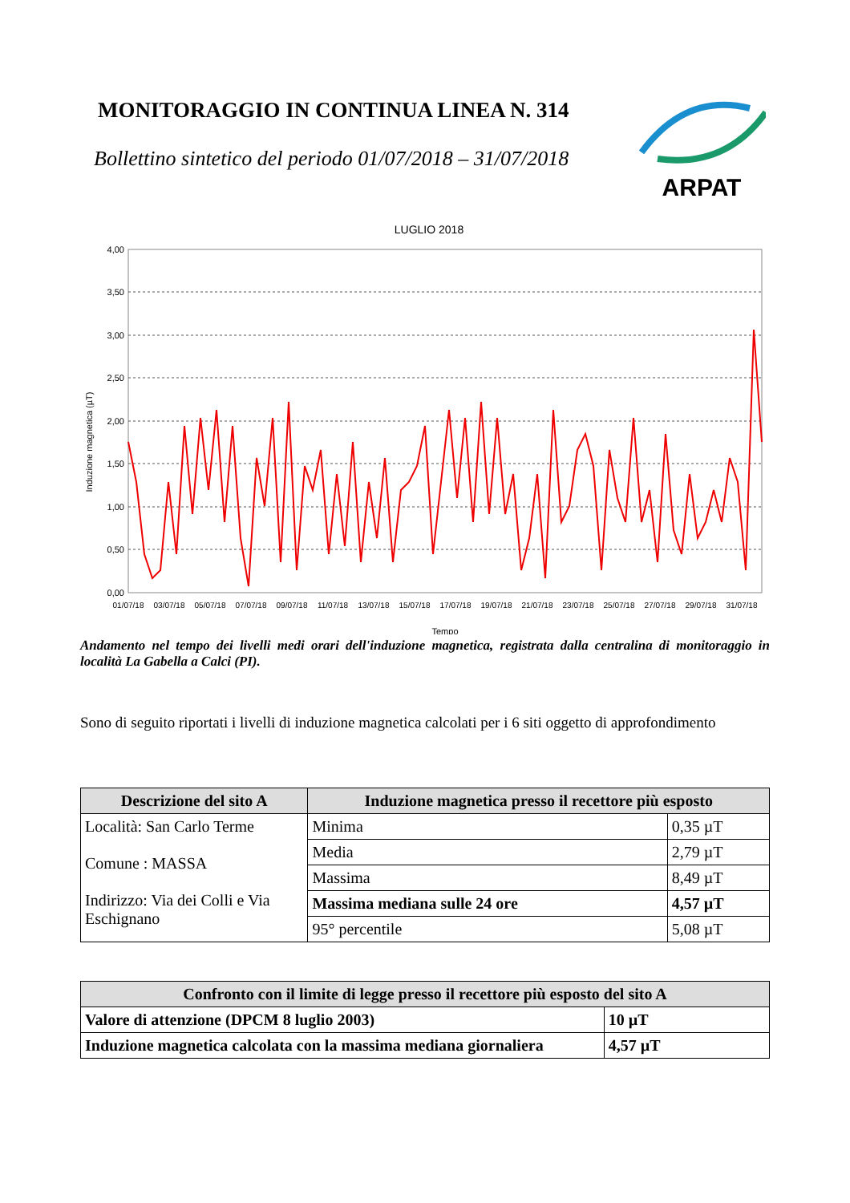MONITORAGGIO IN CONTINUA LINEA N. 314
Bollettino sintetico del periodo 01/07/2018 – 31/07/2018
ARPAT
LUGLIO 2018
4,00
3,50
3,00
2,50
2,00
1,50
1,00
0,50
0,00
01/07/18
03/07/18
05/07/18
07/07/18
09/07/18
11/07/18
13/07/18
15/07/18
17/07/18
19/07/18
21/07/18
23/07/18
25/07/18
27/07/18
29/07/18
31/07/18
Tempo
Induzione magnetica (µT)
Andamento nel tempo dei livelli medi orari dell'induzione magnetica, registrata dalla centralina di monitoraggio in località La Gabella a Calci (PI).
Sono di seguito riportati i livelli di induzione magnetica calcolati per i 6 siti oggetto di approfondimento
| Descrizione del sito A | Induzione magnetica presso il recettore più esposto | |
| --- | --- | --- |
| Località: San Carlo Terme Comune : MASSA Indirizzo: Via dei Colli e Via Eschignano | Minima | 0,35 µT |
| | Media | 2,79 µT |
| | Massima | 8,49 µT |
| | Massima mediana sulle 24 ore | 4,57 µT |
| | 95° percentile | 5,08 µT |
| Confronto con il limite di legge presso il recettore più esposto del sito A | |
| --- | --- |
| Valore di attenzione (DPCM 8 luglio 2003) | 10 µT |
| Induzione magnetica calcolata con la massima mediana giornaliera | 4,57 µT |